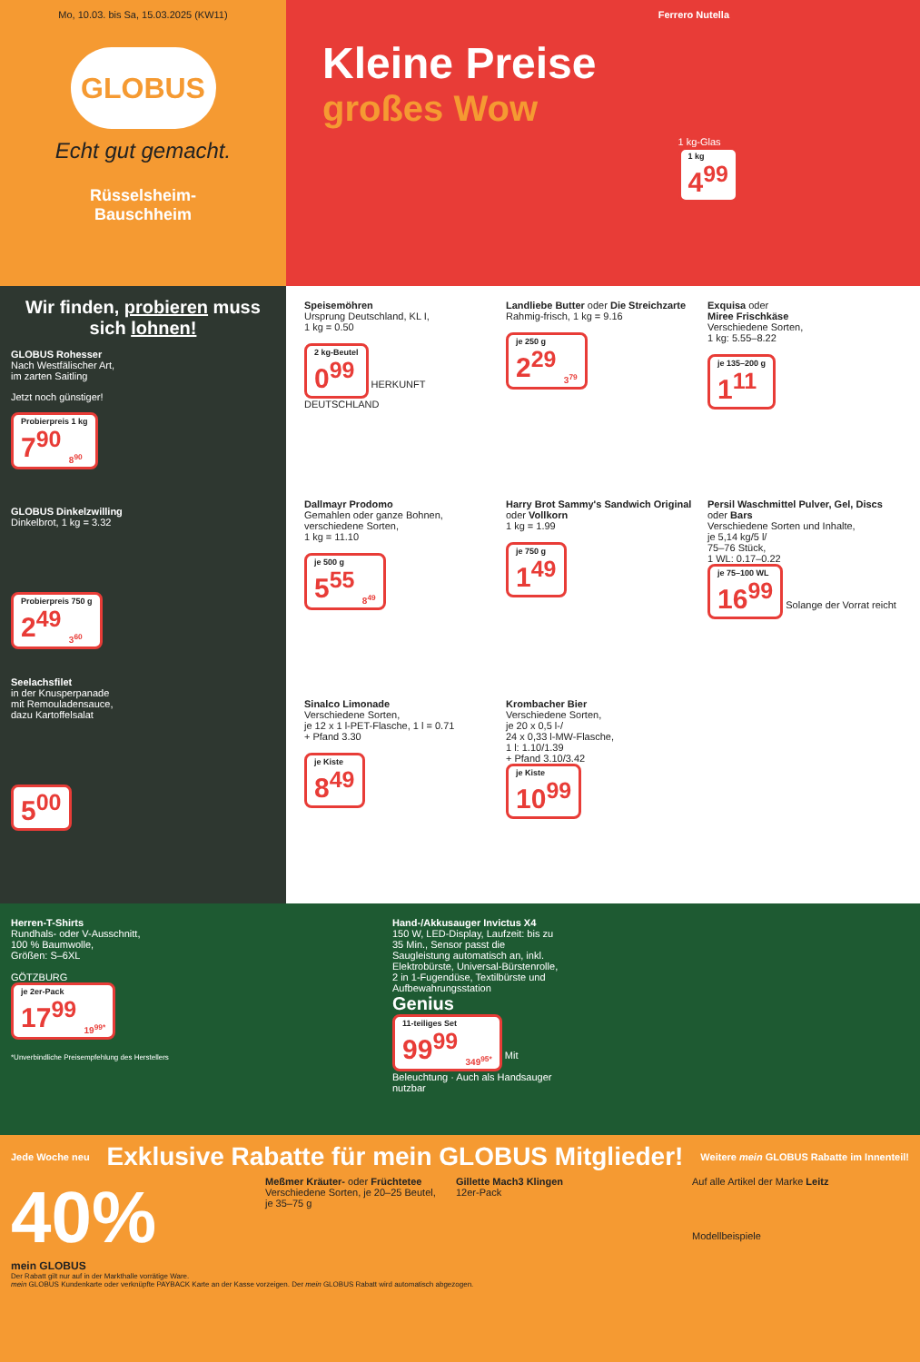Mo, 10.03. bis Sa, 15.03.2025 (KW11)
GLOBUS
Echt gut gemacht.
Rüsselsheim-
Bauschheim
Ferrero Nutella
Kleine Preise
großes Wow
1 kg-Glas
1 kg 4<sup>99</sup>
Wir finden, probieren muss sich lohnen!
GLOBUS Rohesser
Nach Westfälischer Art,
im zarten Saitling
Jetzt noch günstiger!
Probierpreis 1 kg 7<sup>90</sup> <sub>8<sup>90</sup></sub>
GLOBUS Dinkelzwilling
Dinkelbrot, 1 kg = 3.32
Probierpreis 750 g 2<sup>49</sup> <sub>3<sup>60</sup></sub>
Seelachsfilet
in der Knusperpanade
mit Remouladensauce,
dazu Kartoffelsalat
5<sup>00</sup>
Speisemöhren
Ursprung Deutschland, KL I,
1 kg = 0.50
2 kg-Beutel 0<sup>99</sup> HERKUNFT DEUTSCHLAND
Landliebe Butter oder Die Streichzarte
Rahmig-frisch, 1 kg = 9.16
je 250 g 2<sup>29</sup> <sub>3<sup>79</sup></sub>
Exquisa oder
Miree Frischkäse
Verschiedene Sorten,
1 kg: 5.55–8.22
je 135–200 g 1<sup>11</sup>
Dallmayr Prodomo
Gemahlen oder ganze Bohnen,
verschiedene Sorten,
1 kg = 11.10
je 500 g 5<sup>55</sup> <sub>8<sup>49</sup></sub>
Harry Brot Sammy's Sandwich Original oder Vollkorn
1 kg = 1.99
je 750 g 1<sup>49</sup>
Persil Waschmittel Pulver, Gel, Discs oder Bars
Verschiedene Sorten und Inhalte,
je 5,14 kg/5 l/
75–76 Stück,
1 WL: 0.17–0.22
je 75–100 WL 16<sup>99</sup> Solange der Vorrat reicht
Sinalco Limonade
Verschiedene Sorten,
je 12 x 1 l-PET-Flasche, 1 l = 0.71
+ Pfand 3.30
je Kiste 8<sup>49</sup>
Krombacher Bier
Verschiedene Sorten,
je 20 x 0,5 l-/
24 x 0,33 l-MW-Flasche,
1 l: 1.10/1.39
+ Pfand 3.10/3.42
je Kiste 10<sup>99</sup>
Herren-T-Shirts
Rundhals- oder V-Ausschnitt,
100 % Baumwolle,
Größen: S–6XL
GÖTZBURG
je 2er-Pack 17<sup>99</sup> <sub>19<sup>99*</sup></sub>
*Unverbindliche Preisempfehlung des Herstellers
Hand-/Akkusauger Invictus X4
150 W, LED-Display, Laufzeit: bis zu 35 Min., Sensor passt die Saugleistung automatisch an, inkl. Elektrobürste, Universal-Bürstenrolle, 2 in 1-Fugendüse, Textilbürste und Aufbewahrungsstation
Genius
11-teiliges Set 99<sup>99</sup> <sub>349<sup>95*</sup></sub> Mit Beleuchtung · Auch als Handsauger nutzbar
Jede Woche neu Exklusive Rabatte für mein GLOBUS Mitglieder! Weitere mein GLOBUS Rabatte im Innenteil!
40%
mein GLOBUS
Meßmer Kräuter- oder Früchtetee
Verschiedene Sorten, je 20–25 Beutel, je 35–75 g
Gillette Mach3 Klingen
12er-Pack
Auf alle Artikel der Marke Leitz
Modellbeispiele
Der Rabatt gilt nur auf in der Markthalle vorrätige Ware.
mein GLOBUS Kundenkarte oder verknüpfte PAYBACK Karte an der Kasse vorzeigen. Der mein GLOBUS Rabatt wird automatisch abgezogen.